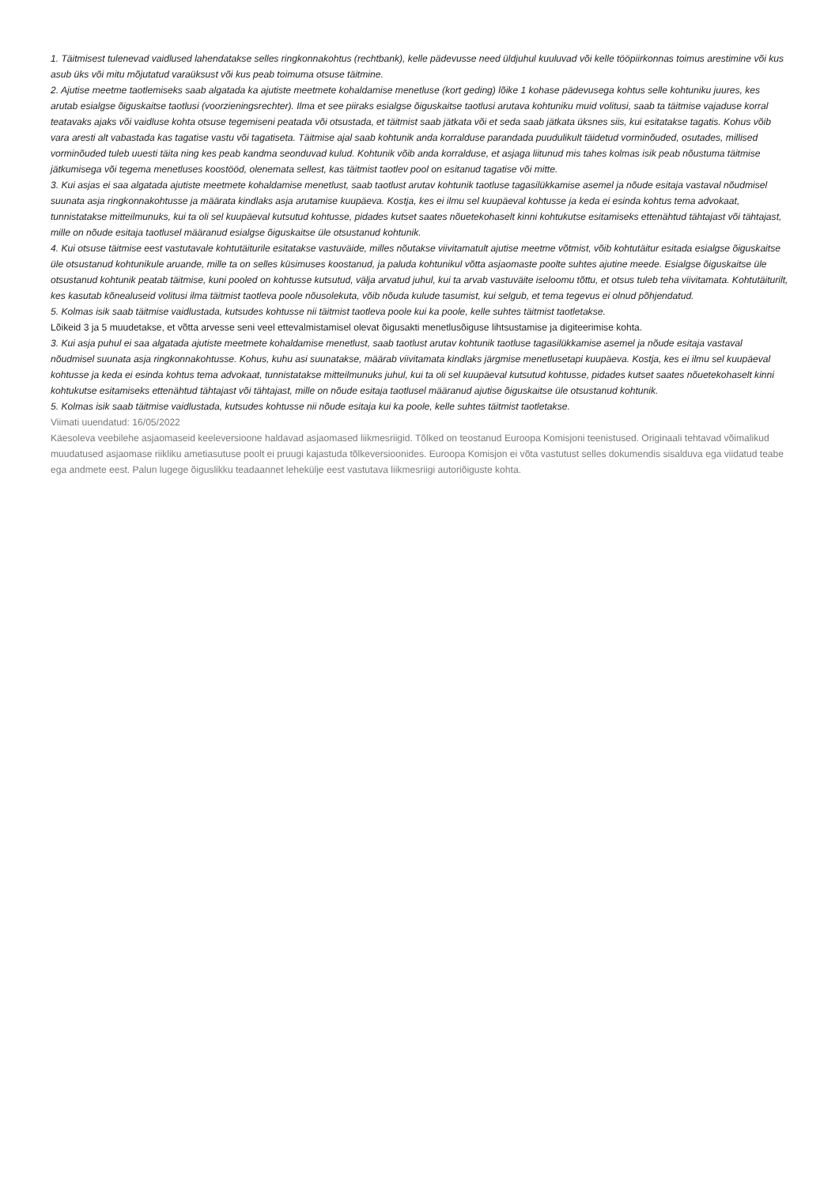1. Täitmisest tulenevad vaidlused lahendatakse selles ringkonnakohtus (rechtbank), kelle pädevusse need üldjuhul kuuluvad või kelle tööpiirkonnas toimus arestimine või kus asub üks või mitu mõjutatud varaüksust või kus peab toimuma otsuse täitmine.
2. Ajutise meetme taotlemiseks saab algatada ka ajutiste meetmete kohaldamise menetluse (kort geding) lõike 1 kohase pädevusega kohtus selle kohtuniku juures, kes arutab esialgse õiguskaitse taotlusi (voorzieningsrechter). Ilma et see piiraks esialgse õiguskaitse taotlusi arutava kohtuniku muid volitusi, saab ta täitmise vajaduse korral teatavaks ajaks või vaidluse kohta otsuse tegemiseni peatada või otsustada, et täitmist saab jätkata või et seda saab jätkata üksnes siis, kui esitatakse tagatis. Kohus võib vara aresti alt vabastada kas tagatise vastu või tagatiseta. Täitmise ajal saab kohtunik anda korralduse parandada puudulikult täidetud vorminõuded, osutades, millised vorminõuded tuleb uuesti täita ning kes peab kandma seonduvad kulud. Kohtunik võib anda korralduse, et asjaga liitunud mis tahes kolmas isik peab nõustuma täitmise jätkumisega või tegema menetluses koostööd, olenemata sellest, kas täitmist taotlev pool on esitanud tagatise või mitte.
3. Kui asjas ei saa algatada ajutiste meetmete kohaldamise menetlust, saab taotlust arutav kohtunik taotluse tagasilükkamise asemel ja nõude esitaja vastaval nõudmisel suunata asja ringkonnakohtusse ja määrata kindlaks asja arutamise kuupäeva. Kostja, kes ei ilmu sel kuupäeval kohtusse ja keda ei esinda kohtus tema advokaat, tunnistatakse mitteilmunuks, kui ta oli sel kuupäeval kutsutud kohtusse, pidades kutset saates nõuetekohaselt kinni kohtukutse esitamiseks ettenähtud tähtajast või tähtajast, mille on nõude esitaja taotlusel määranud esialgse õiguskaitse üle otsustanud kohtunik.
4. Kui otsuse täitmise eest vastutavale kohtutäiturile esitatakse vastuväide, milles nõutakse viivitamatult ajutise meetme võtmist, võib kohtutäitur esitada esialgse õiguskaitse üle otsustanud kohtunikule aruande, mille ta on selles küsimuses koostanud, ja paluda kohtunikul võtta asjaomaste poolte suhtes ajutine meede. Esialgse õiguskaitse üle otsustanud kohtunik peatab täitmise, kuni pooled on kohtusse kutsutud, välja arvatud juhul, kui ta arvab vastuväite iseloomu tõttu, et otsus tuleb teha viivitamata. Kohtutäiturilt, kes kasutab kõnealuseid volitusi ilma täitmist taotleva poole nõusolekuta, võib nõuda kulude tasumist, kui selgub, et tema tegevus ei olnud põhjendatud.
5. Kolmas isik saab täitmise vaidlustada, kutsudes kohtusse nii täitmist taotleva poole kui ka poole, kelle suhtes täitmist taotletakse.
Lõikeid 3 ja 5 muudetakse, et võtta arvesse seni veel ettevalmistamisel olevat õigusakti menetlusõiguse lihtsustamise ja digiteerimise kohta.
3. Kui asja puhul ei saa algatada ajutiste meetmete kohaldamise menetlust, saab taotlust arutav kohtunik taotluse tagasilükkamise asemel ja nõude esitaja vastaval nõudmisel suunata asja ringkonnakohtusse. Kohus, kuhu asi suunatakse, määrab viivitamata kindlaks järgmise menetlusetapi kuupäeva. Kostja, kes ei ilmu sel kuupäeval kohtusse ja keda ei esinda kohtus tema advokaat, tunnistatakse mitteilmunuks juhul, kui ta oli sel kuupäeval kutsutud kohtusse, pidades kutset saates nõuetekohaselt kinni kohtukutse esitamiseks ettenähtud tähtajast või tähtajast, mille on nõude esitaja taotlusel määranud ajutise õiguskaitse üle otsustanud kohtunik.
5. Kolmas isik saab täitmise vaidlustada, kutsudes kohtusse nii nõude esitaja kui ka poole, kelle suhtes täitmist taotletakse.
Viimati uuendatud: 16/05/2022
Käesoleva veebilehe asjaomaseid keeleversioone haldavad asjaomased liikmesriigid. Tõlked on teostanud Euroopa Komisjoni teenistused. Originaali tehtavad võimalikud muudatused asjaomase riikliku ametiasutuse poolt ei pruugi kajastuda tõlkeversioonides. Euroopa Komisjon ei võta vastutust selles dokumendis sisalduva ega viidatud teabe ega andmete eest. Palun lugege õiguslikku teadaannet lehekülje eest vastutava liikmesriigi autoriõiguste kohta.